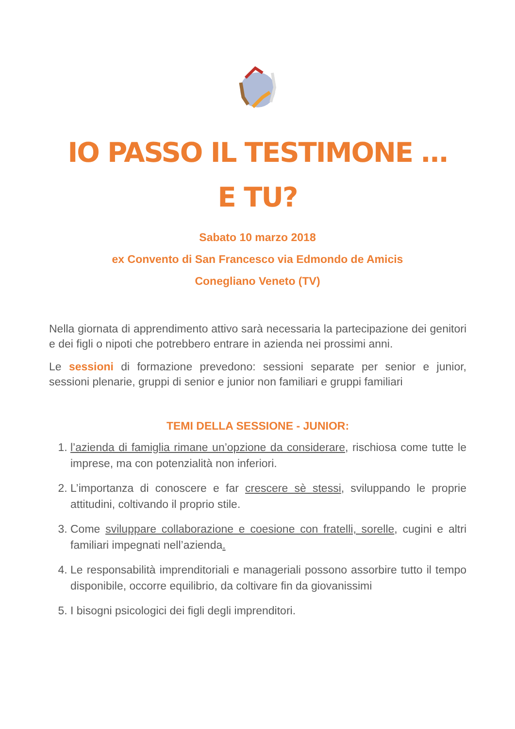IO PASSO IL TESTIMONE …
E TU?
Sabato 10 marzo 2018
ex Convento di San Francesco via Edmondo de Amicis
Conegliano Veneto (TV)
Nella giornata di apprendimento attivo sarà necessaria la partecipazione dei genitori e dei figli o nipoti che potrebbero entrare in azienda nei prossimi anni.
Le sessioni di formazione prevedono: sessioni separate per senior e junior, sessioni plenarie, gruppi di senior e junior non familiari e gruppi familiari
TEMI DELLA SESSIONE - JUNIOR:
1. l’azienda di famiglia rimane un’opzione da considerare, rischiosa come tutte le imprese, ma con potenzialità non inferiori.
2. L’importanza di conoscere e far crescere sè stessi, sviluppando le proprie attitudini, coltivando il proprio stile.
3. Come sviluppare collaborazione e coesione con fratelli, sorelle, cugini e altri familiari impegnati nell’azienda.
4. Le responsabilità imprenditoriali e manageriali possono assorbire tutto il tempo disponibile, occorre equilibrio, da coltivare fin da giovanissimi
5. I bisogni psicologici dei figli degli imprenditori.